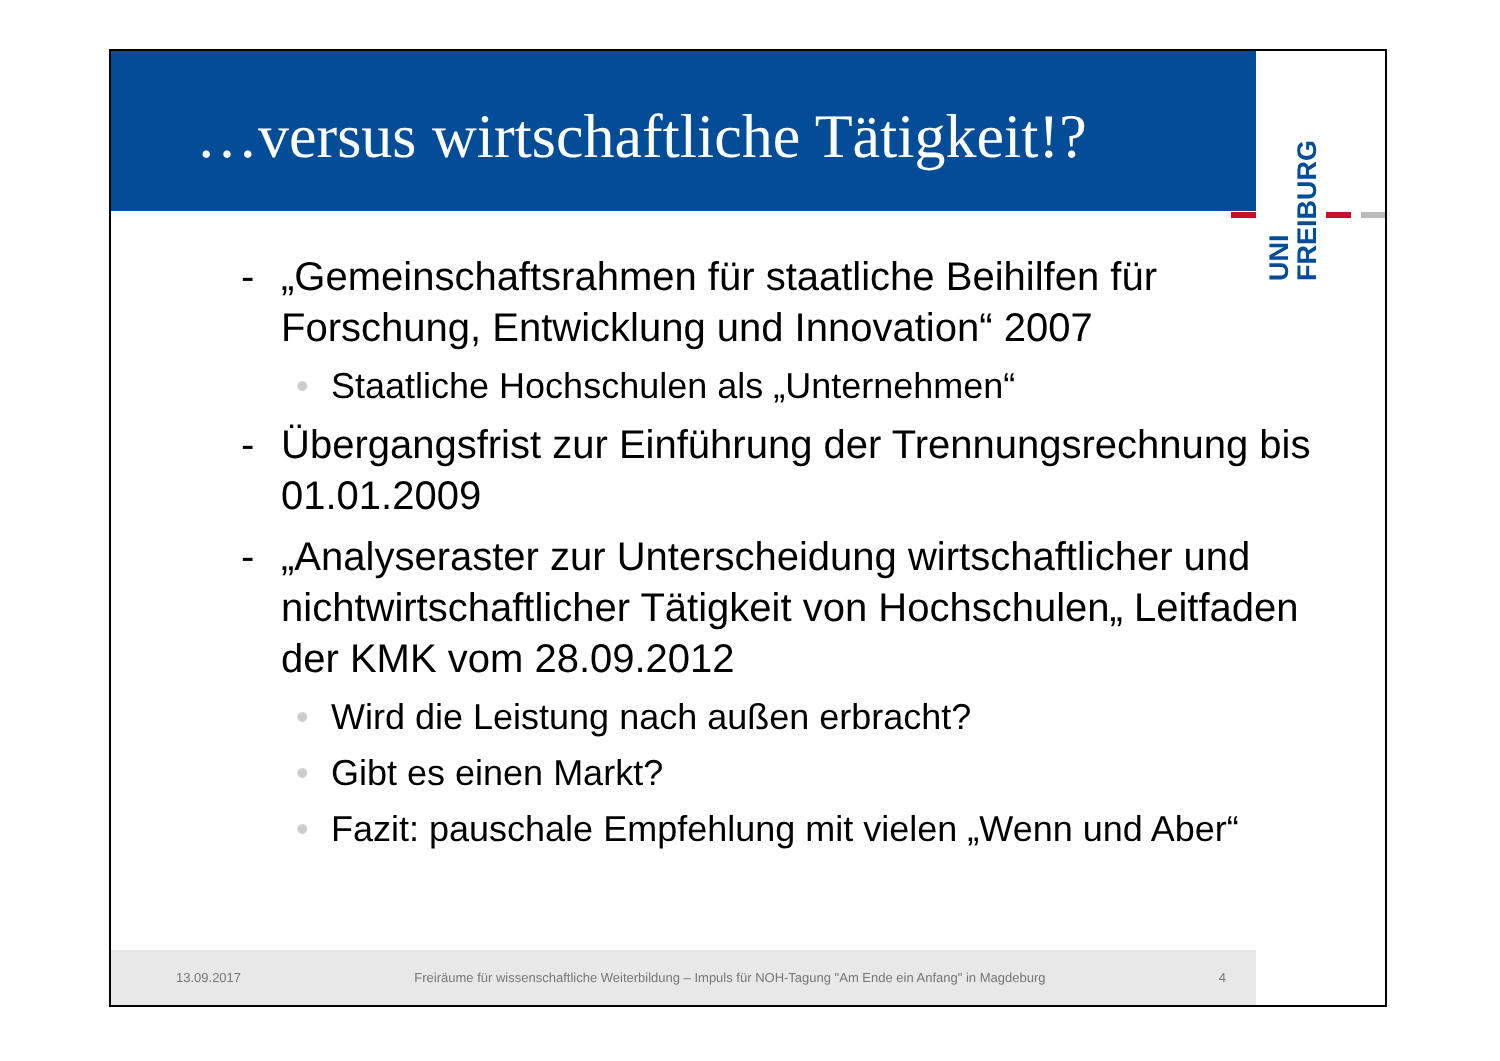…versus wirtschaftliche Tätigkeit!?
UNI
FREIBURG
- „Gemeinschaftsrahmen für staatliche Beihilfen für Forschung, Entwicklung und Innovation“ 2007
• Staatliche Hochschulen als „Unternehmen“
- Übergangsfrist zur Einführung der Trennungsrechnung bis 01.01.2009
- „Analyseraster zur Unterscheidung wirtschaftlicher und nichtwirtschaftlicher Tätigkeit von Hochschulen„ Leitfaden der KMK vom 28.09.2012
• Wird die Leistung nach außen erbracht?
• Gibt es einen Markt?
• Fazit: pauschale Empfehlung mit vielen „Wenn und Aber“
13.09.2017 Freiräume für wissenschaftliche Weiterbildung – Impuls für NOH-Tagung "Am Ende ein Anfang" in Magdeburg 4